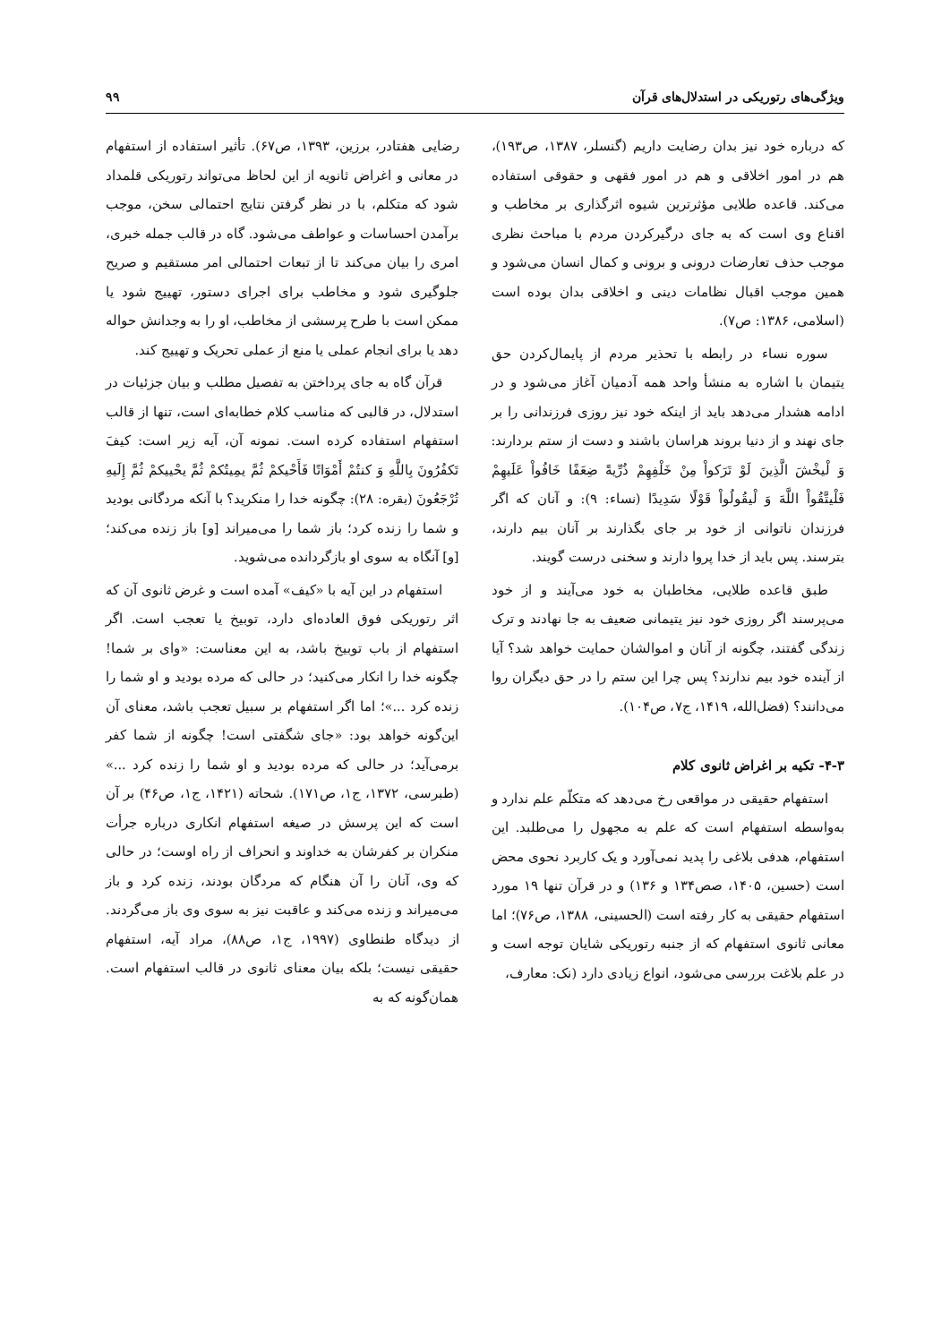ویژگی‌های رتوریکی در استدلال‌های قرآن ۹۹
که درباره خود نیز بدان رضایت داریم (گنسلر، ۱۳۸۷، ص۱۹۳)، هم در امور اخلاقی و هم در امور فقهی و حقوقی استفاده می‌کند. قاعده طلایی مؤثرترین شیوه اثرگذاری بر مخاطب و اقناع وی است که به جای درگیرکردن مردم با مباحث نظری موجب حذف تعارضات درونی و برونی و کمال انسان می‌شود و همین موجب اقبال نظامات دینی و اخلاقی بدان بوده است (اسلامی، ۱۳۸۶: ص۷).
سوره نساء در رابطه با تحذیر مردم از پایمال‌کردن حق یتیمان با اشاره به منشأ واحد همه آدمیان آغاز می‌شود و در ادامه هشدار می‌دهد باید از اینکه خود نیز روزی فرزندانی را بر جای نهند و از دنیا بروند هراسان باشند و دست از ستم بردارند: وَ لْیخْشَ الَّذِینَ لَوْ تَرَکواْ مِنْ خَلْفِهِمْ ذُرِّیةً ضِعَفًا خَافُواْ عَلَیهِمْ فَلْیتَّقُواْ اللَّهَ وَ لْیقُولُواْ قَوْلًا سَدِیدًا (نساء: ۹): و آنان که اگر فرزندان ناتوانی از خود بر جای بگذارند بر آنان بیم دارند، بترسند. پس باید از خدا پروا دارند و سخنی درست گویند.
طبق قاعده طلایی، مخاطبان به خود می‌آیند و از خود می‌پرسند اگر روزی خود نیز یتیمانی ضعیف به جا نهادند و ترک زندگی گفتند، چگونه از آنان و اموالشان حمایت خواهد شد؟ آیا از آینده خود بیم ندارند؟ پس چرا این ستم را در حق دیگران روا می‌دانند؟ (فضل‌الله، ۱۴۱۹، ج۷، ص۱۰۴).
۴-۳- تکیه بر اغراض ثانوی کلام
استفهام حقیقی در مواقعی رخ می‌دهد که متکلّم علم ندارد و به‌واسطه استفهام است که علم به مجهول را می‌طلبد. این استفهام، هدفی بلاغی را پدید نمی‌آورد و یک کاربرد نحوی محض است (حسین، ۱۴۰۵، صص۱۳۴ و ۱۳۶) و در قرآن تنها ۱۹ مورد استفهام حقیقی به کار رفته است (الحسینی، ۱۳۸۸، ص۷۶)؛ اما معانی ثانوی استفهام که از جنبه رتوریکی شایان توجه است و در علم بلاغت بررسی می‌شود، انواع زیادی دارد (نک: معارف،
رضایی هفتادر، برزین، ۱۳۹۳، ص۶۷). تأثیر استفاده از استفهام در معانی و اغراض ثانویه از این لحاظ می‌تواند رتوریکی قلمداد شود که متکلم، با در نظر گرفتن نتایج احتمالی سخن، موجب برآمدن احساسات و عواطف می‌شود. گاه در قالب جمله خبری، امری را بیان می‌کند تا از تبعات احتمالی امر مستقیم و صریح جلوگیری شود و مخاطب برای اجرای دستور، تهییج شود یا ممکن است با طرح پرسشی از مخاطب، او را به وجدانش حواله دهد یا برای انجام عملی یا منع از عملی تحریک و تهییج کند.
قرآن گاه به جای پرداختن به تفصیل مطلب و بیان جزئیات در استدلال، در قالبی که مناسب کلام خطابه‌ای است، تنها از قالب استفهام استفاده کرده است. نمونه آن، آیه زیر است: کیفَ تَکفُرُونَ بِاللَّهِ وَ کنتُمْ أَمْوَاتًا فَأَحْیکمْ ثُمَّ یمِیتُکمْ ثُمَّ یحْییکمْ ثُمَّ إِلَیهِ تُرْجَعُونَ (بقره: ۲۸): چگونه خدا را منکرید؟ با آنکه مردگانی بودید و شما را زنده کرد؛ باز شما را می‌میراند [و] باز زنده می‌کند؛ [و] آنگاه به سوی او بازگردانده می‌شوید.
استفهام در این آیه با «کیف» آمده است و غرض ثانوی آن که اثر رتوریکی فوق العاده‌ای دارد، توبیخ یا تعجب است. اگر استفهام از باب توبیخ باشد، به این معناست: «وای بر شما! چگونه خدا را انکار می‌کنید؛ در حالی که مرده بودید و او شما را زنده کرد ...»؛ اما اگر استفهام بر سبیل تعجب باشد، معنای آن این‌گونه خواهد بود: «جای شگفتی است! چگونه از شما کفر برمی‌آید؛ در حالی که مرده بودید و او شما را زنده کرد ...» (طبرسی، ۱۳۷۲، ج۱، ص۱۷۱). شحاته (۱۴۲۱، ج۱، ص۴۶) بر آن است که این پرسش در صیغه استفهام انکاری درباره جرأت منکران بر کفرشان به خداوند و انحراف از راه اوست؛ در حالی که وی، آنان را آن هنگام که مردگان بودند، زنده کرد و باز می‌میراند و زنده می‌کند و عاقبت نیز به سوی وی باز می‌گردند. از دیدگاه طنطاوی (۱۹۹۷، ج۱، ص۸۸)، مراد آیه، استفهام حقیقی نیست؛ بلکه بیان معنای ثانوی در قالب استفهام است. همان‌گونه که به